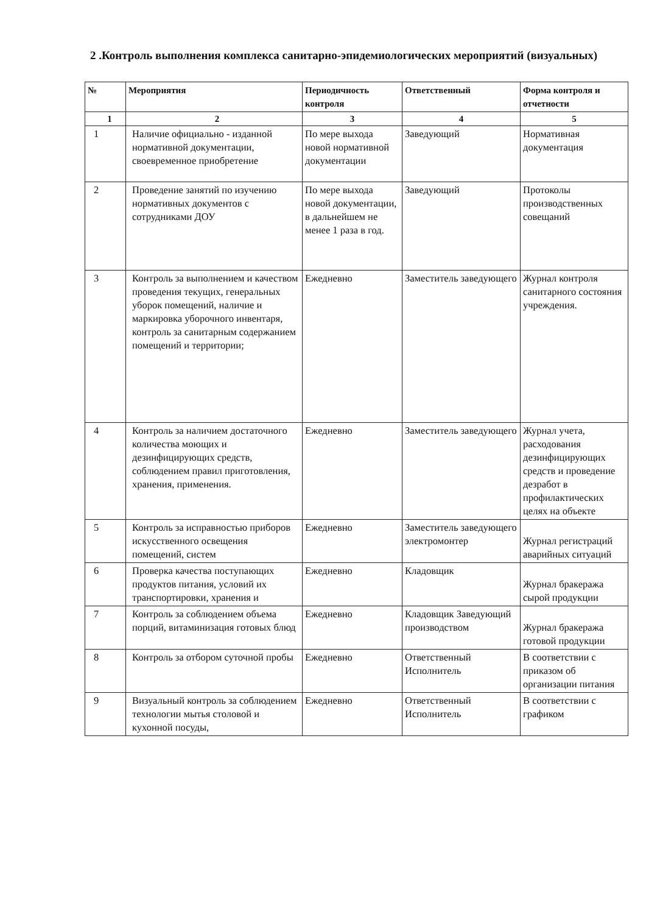2 .Контроль выполнения комплекса санитарно-эпидемиологических мероприятий (визуальных)
| № | Мероприятия | Периодичность контроля | Ответственный | Форма контроля и отчетности |
| --- | --- | --- | --- | --- |
| 1 | 2 | 3 | 4 | 5 |
| 1 | Наличие официально - изданной нормативной документации, своевременное приобретение | По мере выхода новой нормативной документации | Заведующий | Нормативная документация |
| 2 | Проведение занятий по изучению нормативных документов с сотрудниками ДОУ | По мере выхода новой документации, в дальнейшем не менее 1 раза в год. | Заведующий | Протоколы производственных совещаний |
| 3 | Контроль за выполнением и качеством проведения текущих, генеральных уборок помещений, наличие и маркировка уборочного инвентаря, контроль за санитарным содержанием помещений и территории; | Ежедневно | Заместитель заведующего | Журнал контроля санитарного состояния учреждения. |
| 4 | Контроль за наличием достаточного количества моющих и дезинфицирующих средств, соблюдением правил приготовления, хранения, применения. | Ежедневно | Заместитель заведующего | Журнал учета, расходования дезинфицирующих средств и проведение дезработ в профилактических целях на объекте |
| 5 | Контроль за исправностью приборов искусственного освещения помещений, систем | Ежедневно | Заместитель заведующего электромонтер | Журнал регистраций аварийных ситуаций |
| 6 | Проверка качества поступающих продуктов питания, условий их транспортировки, хранения и | Ежедневно | Кладовщик | Журнал бракеража сырой продукции |
| 7 | Контроль за соблюдением объема порций, витаминизация готовых блюд | Ежедневно | Кладовщик Заведующий производством | Журнал бракеража готовой продукции |
| 8 | Контроль за отбором суточной пробы | Ежедневно | Ответственный Исполнитель | В соответствии с приказом об организации питания |
| 9 | Визуальный контроль за соблюдением технологии мытья столовой и кухонной посуды, | Ежедневно | Ответственный Исполнитель | В соответствии с графиком |